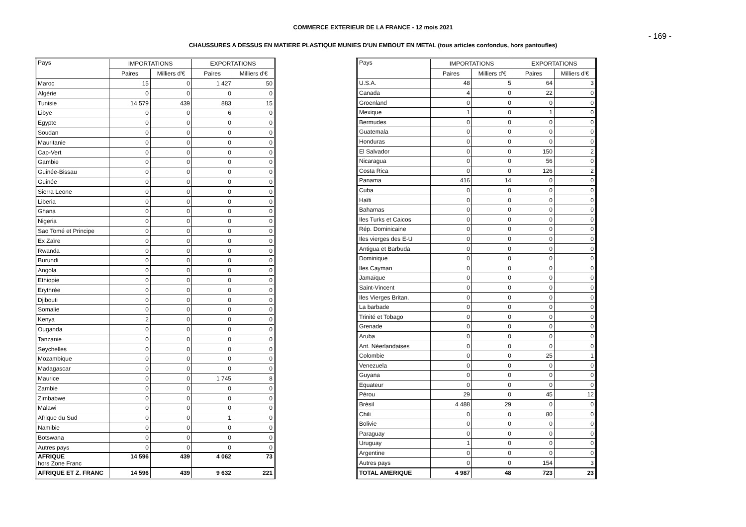COMMERCE EXTERIEUR DE LA FRANCE - 12 mois 2021
- 169 -
CHAUSSURES A DESSUS EN MATIERE PLASTIQUE MUNIES D'UN EMBOUT EN METAL (tous articles confondus, hors pantoufles)
| Pays | IMPORTATIONS | | EXPORTATIONS | |
| --- | --- | --- | --- | --- |
| | Paires | Milliers d'€ | Paires | Milliers d'€ |
| Maroc | 15 | 0 | 1 427 | 50 |
| Algérie | 0 | 0 | 0 | 0 |
| Tunisie | 14 579 | 439 | 883 | 15 |
| Libye | 0 | 0 | 6 | 0 |
| Egypte | 0 | 0 | 0 | 0 |
| Soudan | 0 | 0 | 0 | 0 |
| Mauritanie | 0 | 0 | 0 | 0 |
| Cap-Vert | 0 | 0 | 0 | 0 |
| Gambie | 0 | 0 | 0 | 0 |
| Guinée-Bissau | 0 | 0 | 0 | 0 |
| Guinée | 0 | 0 | 0 | 0 |
| Sierra Leone | 0 | 0 | 0 | 0 |
| Liberia | 0 | 0 | 0 | 0 |
| Ghana | 0 | 0 | 0 | 0 |
| Nigeria | 0 | 0 | 0 | 0 |
| Sao Tomé et Principe | 0 | 0 | 0 | 0 |
| Ex Zaïre | 0 | 0 | 0 | 0 |
| Rwanda | 0 | 0 | 0 | 0 |
| Burundi | 0 | 0 | 0 | 0 |
| Angola | 0 | 0 | 0 | 0 |
| Ethiopie | 0 | 0 | 0 | 0 |
| Erythrée | 0 | 0 | 0 | 0 |
| Djibouti | 0 | 0 | 0 | 0 |
| Somalie | 0 | 0 | 0 | 0 |
| Kenya | 2 | 0 | 0 | 0 |
| Ouganda | 0 | 0 | 0 | 0 |
| Tanzanie | 0 | 0 | 0 | 0 |
| Seychelles | 0 | 0 | 0 | 0 |
| Mozambique | 0 | 0 | 0 | 0 |
| Madagascar | 0 | 0 | 0 | 0 |
| Maurice | 0 | 0 | 1 745 | 8 |
| Zambie | 0 | 0 | 0 | 0 |
| Zimbabwe | 0 | 0 | 0 | 0 |
| Malawi | 0 | 0 | 0 | 0 |
| Afrique du Sud | 0 | 0 | 1 | 0 |
| Namibie | 0 | 0 | 0 | 0 |
| Botswana | 0 | 0 | 0 | 0 |
| Autres pays | 0 | 0 | 0 | 0 |
| AFRIQUE hors Zone Franc | 14 596 | 439 | 4 062 | 73 |
| AFRIQUE ET Z. FRANC | 14 596 | 439 | 9 632 | 221 |
| Pays | IMPORTATIONS | | EXPORTATIONS | |
| --- | --- | --- | --- | --- |
| | Paires | Milliers d'€ | Paires | Milliers d'€ |
| U.S.A. | 48 | 5 | 64 | 3 |
| Canada | 4 | 0 | 22 | 0 |
| Groenland | 0 | 0 | 0 | 0 |
| Mexique | 1 | 0 | 1 | 0 |
| Bermudes | 0 | 0 | 0 | 0 |
| Guatemala | 0 | 0 | 0 | 0 |
| Honduras | 0 | 0 | 0 | 0 |
| El Salvador | 0 | 0 | 150 | 2 |
| Nicaragua | 0 | 0 | 56 | 0 |
| Costa Rica | 0 | 0 | 126 | 2 |
| Panama | 416 | 14 | 0 | 0 |
| Cuba | 0 | 0 | 0 | 0 |
| Haïti | 0 | 0 | 0 | 0 |
| Bahamas | 0 | 0 | 0 | 0 |
| Iles Turks et Caicos | 0 | 0 | 0 | 0 |
| Rép. Dominicaine | 0 | 0 | 0 | 0 |
| Iles vierges des E-U | 0 | 0 | 0 | 0 |
| Antigua et Barbuda | 0 | 0 | 0 | 0 |
| Dominique | 0 | 0 | 0 | 0 |
| Iles Cayman | 0 | 0 | 0 | 0 |
| Jamaïque | 0 | 0 | 0 | 0 |
| Saint-Vincent | 0 | 0 | 0 | 0 |
| Iles Vierges Britan. | 0 | 0 | 0 | 0 |
| La barbade | 0 | 0 | 0 | 0 |
| Trinité et Tobago | 0 | 0 | 0 | 0 |
| Grenade | 0 | 0 | 0 | 0 |
| Aruba | 0 | 0 | 0 | 0 |
| Ant. Néerlandaises | 0 | 0 | 0 | 0 |
| Colombie | 0 | 0 | 25 | 1 |
| Venezuela | 0 | 0 | 0 | 0 |
| Guyana | 0 | 0 | 0 | 0 |
| Equateur | 0 | 0 | 0 | 0 |
| Pérou | 29 | 0 | 45 | 12 |
| Brésil | 4 488 | 29 | 0 | 0 |
| Chili | 0 | 0 | 80 | 0 |
| Bolivie | 0 | 0 | 0 | 0 |
| Paraguay | 0 | 0 | 0 | 0 |
| Uruguay | 1 | 0 | 0 | 0 |
| Argentine | 0 | 0 | 0 | 0 |
| Autres pays | 0 | 0 | 154 | 3 |
| TOTAL AMERIQUE | 4 987 | 48 | 723 | 23 |